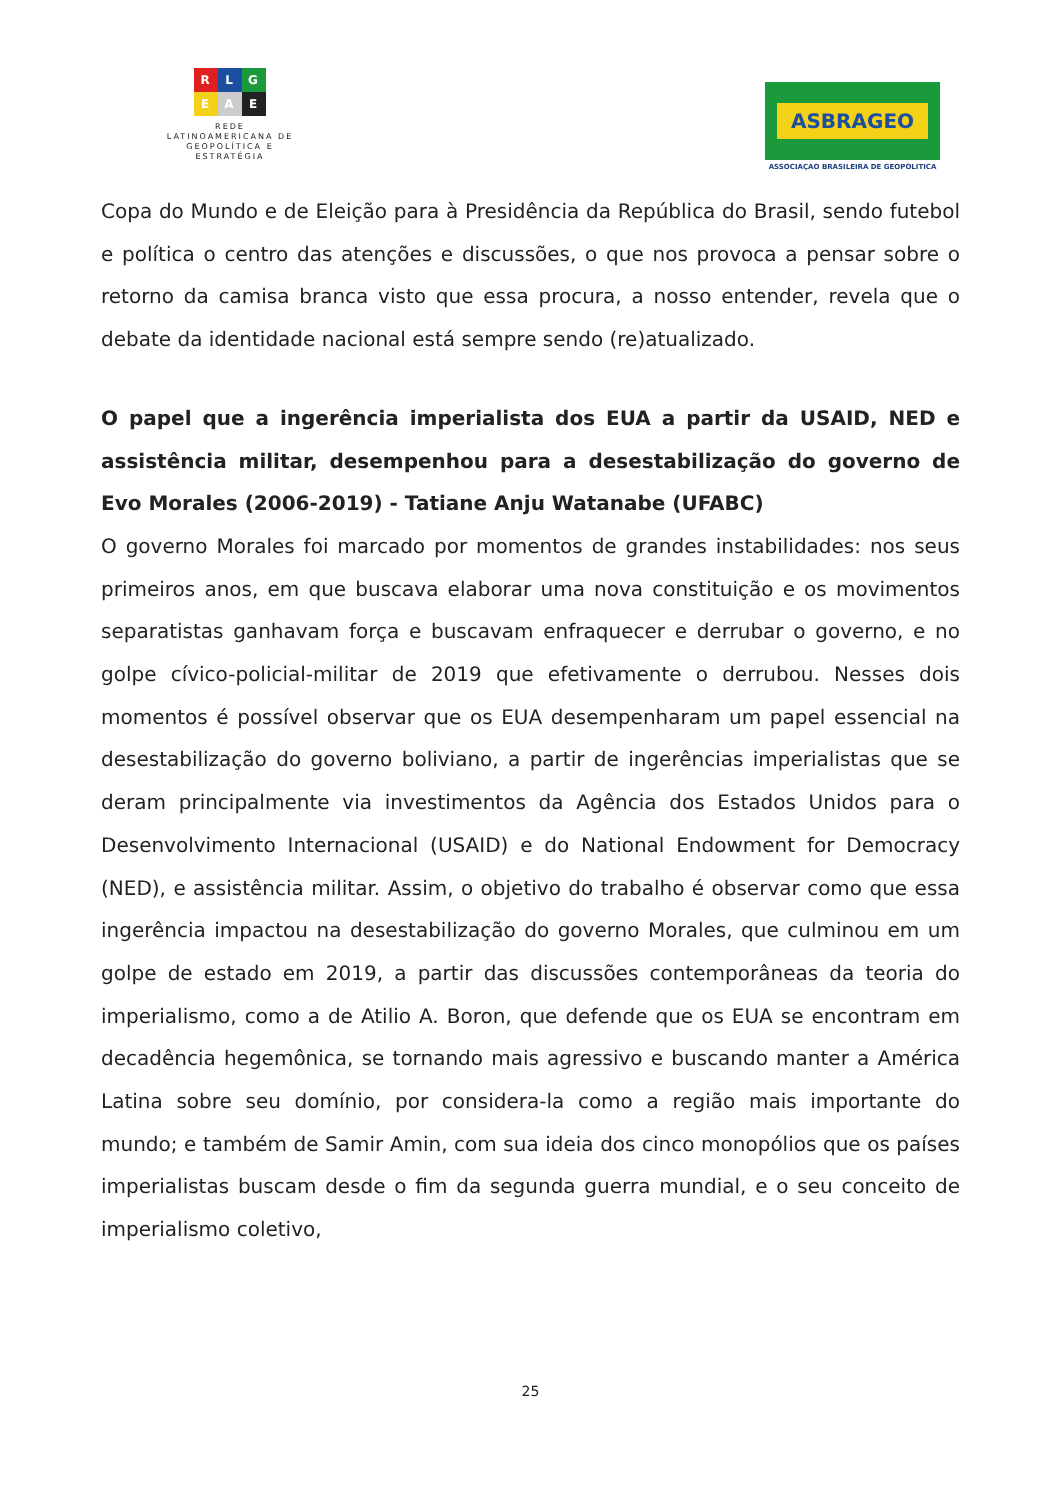R L G
E A E
REDE
LATINOAMERICANA DE
GEOPOLÍTICA E
ESTRATÉGIA
ASBRAGEO
ASSOCIAÇAO BRASILEIRA DE GEOPOLITICA
Copa do Mundo e de Eleição para à Presidência da República do Brasil, sendo futebol e política o centro das atenções e discussões, o que nos provoca a pensar sobre o retorno da camisa branca visto que essa procura, a nosso entender, revela que o debate da identidade nacional está sempre sendo (re)atualizado.
O papel que a ingerência imperialista dos EUA a partir da USAID, NED e assistência militar, desempenhou para a desestabilização do governo de Evo Morales (2006-2019) - Tatiane Anju Watanabe (UFABC)
O governo Morales foi marcado por momentos de grandes instabilidades: nos seus primeiros anos, em que buscava elaborar uma nova constituição e os movimentos separatistas ganhavam força e buscavam enfraquecer e derrubar o governo, e no golpe cívico-policial-militar de 2019 que efetivamente o derrubou. Nesses dois momentos é possível observar que os EUA desempenharam um papel essencial na desestabilização do governo boliviano, a partir de ingerências imperialistas que se deram principalmente via investimentos da Agência dos Estados Unidos para o Desenvolvimento Internacional (USAID) e do National Endowment for Democracy (NED), e assistência militar. Assim, o objetivo do trabalho é observar como que essa ingerência impactou na desestabilização do governo Morales, que culminou em um golpe de estado em 2019, a partir das discussões contemporâneas da teoria do imperialismo, como a de Atilio A. Boron, que defende que os EUA se encontram em decadência hegemônica, se tornando mais agressivo e buscando manter a América Latina sobre seu domínio, por considera-la como a região mais importante do mundo; e também de Samir Amin, com sua ideia dos cinco monopólios que os países imperialistas buscam desde o fim da segunda guerra mundial, e o seu conceito de imperialismo coletivo,
25